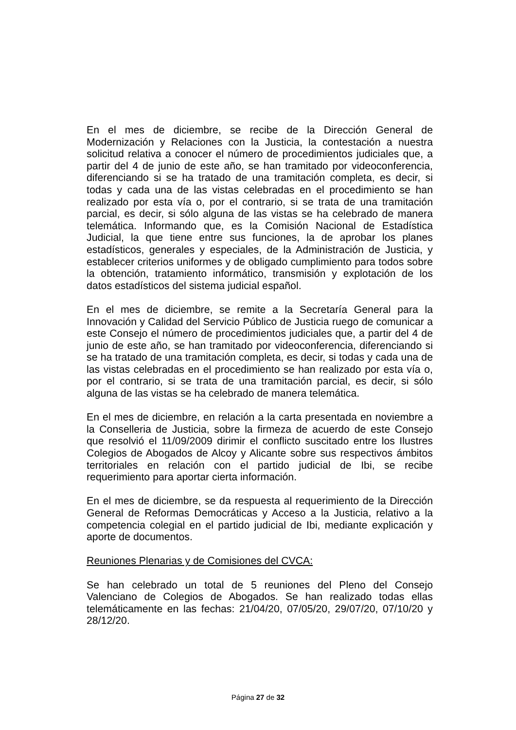En el mes de diciembre, se recibe de la Dirección General de Modernización y Relaciones con la Justicia, la contestación a nuestra solicitud relativa a conocer el número de procedimientos judiciales que, a partir del 4 de junio de este año, se han tramitado por videoconferencia, diferenciando si se ha tratado de una tramitación completa, es decir, si todas y cada una de las vistas celebradas en el procedimiento se han realizado por esta vía o, por el contrario, si se trata de una tramitación parcial, es decir, si sólo alguna de las vistas se ha celebrado de manera telemática. Informando que, es la Comisión Nacional de Estadística Judicial, la que tiene entre sus funciones, la de aprobar los planes estadísticos, generales y especiales, de la Administración de Justicia, y establecer criterios uniformes y de obligado cumplimiento para todos sobre la obtención, tratamiento informático, transmisión y explotación de los datos estadísticos del sistema judicial español.
En el mes de diciembre, se remite a la Secretaría General para la Innovación y Calidad del Servicio Público de Justicia ruego de comunicar a este Consejo el número de procedimientos judiciales que, a partir del 4 de junio de este año, se han tramitado por videoconferencia, diferenciando si se ha tratado de una tramitación completa, es decir, si todas y cada una de las vistas celebradas en el procedimiento se han realizado por esta vía o, por el contrario, si se trata de una tramitación parcial, es decir, si sólo alguna de las vistas se ha celebrado de manera telemática.
En el mes de diciembre, en relación a la carta presentada en noviembre a la Conselleria de Justicia, sobre la firmeza de acuerdo de este Consejo que resolvió el 11/09/2009 dirimir el conflicto suscitado entre los Ilustres Colegios de Abogados de Alcoy y Alicante sobre sus respectivos ámbitos territoriales en relación con el partido judicial de Ibi, se recibe requerimiento para aportar cierta información.
En el mes de diciembre, se da respuesta al requerimiento de la Dirección General de Reformas Democráticas y Acceso a la Justicia, relativo a la competencia colegial en el partido judicial de Ibi, mediante explicación y aporte de documentos.
Reuniones Plenarias y de Comisiones del CVCA:
Se han celebrado un total de 5 reuniones del Pleno del Consejo Valenciano de Colegios de Abogados. Se han realizado todas ellas telemáticamente en las fechas: 21/04/20, 07/05/20, 29/07/20, 07/10/20 y 28/12/20.
Página 27 de 32